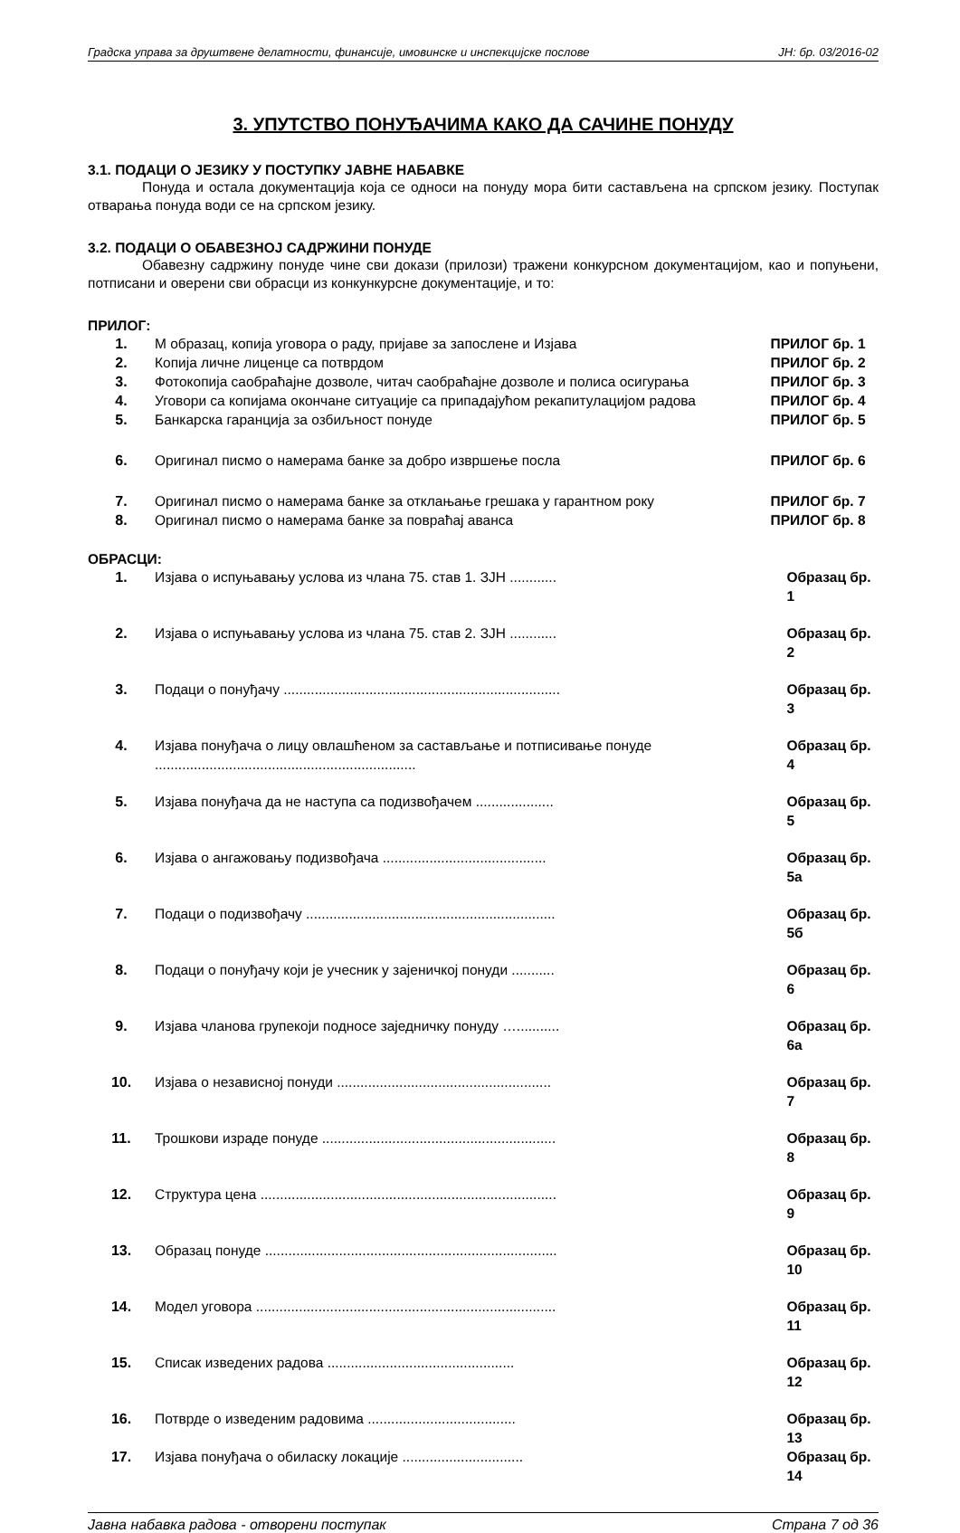Градска управа за друштвене делатности, финансије, имовинске и инспекцијске послове ЈН: бр. 03/2016-02
3. УПУТСТВО ПОНУЂАЧИМА КАКО ДА САЧИНЕ ПОНУДУ
3.1. ПОДАЦИ О ЈЕЗИКУ У ПОСТУПКУ ЈАВНЕ НАБАВКЕ
Понуда и остала документација која се односи на понуду мора бити састављена на српском језику. Поступак отварања понуда води се на српском језику.
3.2. ПОДАЦИ О ОБАВЕЗНОЈ САДРЖИНИ ПОНУДЕ
Обавезну садржину понуде чине сви докази (прилози) тражени конкурсном документацијом, као и попуњени, потписани и оверени сви обрасци из конкункурсне документације, и то:
ПРИЛОГ:
| 1. | М образац, копија уговора о раду, пријаве за запослене и Изјава | ПРИЛОГ бр. 1 |
| 2. | Копија личне лиценце са потврдом | ПРИЛОГ бр. 2 |
| 3. | Фотокопија саобраћајне дозволе, читач саобраћајне дозволе и полиса осигурања | ПРИЛОГ бр. 3 |
| 4. | Уговори са копијама окончане ситуације са припадајућом рекапитулацијом радова | ПРИЛОГ бр. 4 |
| 5. | Банкарска гаранција за озбиљност понуде | ПРИЛОГ бр. 5 |
| 6. | Оригинал писмо о намерама банке за добро извршење посла | ПРИЛОГ бр. 6 |
| 7. | Оригинал писмо о намерама банке за отклањање грешака у гарантном року | ПРИЛОГ бр. 7 |
| 8. | Оригинал писмо о намерама банке за повраћај аванса | ПРИЛОГ бр. 8 |
ОБРАСЦИ:
| 1. | Изјава о испуњавању услова из члана 75. став 1. ЗЈН ............ | Образац бр. 1 |
| 2. | Изјава о испуњавању услова из члана 75. став 2. ЗЈН ............ | Образац бр. 2 |
| 3. | Подаци о понуђачу ....................................................................... | Образац бр. 3 |
| 4. | Изјава понуђача о лицу овлашћеном за састављање и потписивање понуде ................................................................... | Образац бр. 4 |
| 5. | Изјава понуђача да не наступа са подизвођачем .................... | Образац бр. 5 |
| 6. | Изјава о ангажовању подизвођача .......................................... | Образац бр. 5а |
| 7. | Подаци о подизвођачу ................................................................ | Образац бр. 5б |
| 8. | Подаци о понуђачу који је учесник у зајеничкој понуди ........... | Образац бр. 6 |
| 9. | Изјава чланова групекоји подносе заједничку понуду …........... | Образац бр. 6а |
| 10. | Изјава о независној понуди ....................................................... | Образац бр. 7 |
| 11. | Трошкови израде понуде ............................................................ | Образац бр. 8 |
| 12. | Структура цена ............................................................................ | Образац бр. 9 |
| 13. | Образац понуде ........................................................................... | Образац бр. 10 |
| 14. | Модел уговора ............................................................................. | Образац бр. 11 |
| 15. | Списак изведених радова ................................................ | Образац бр. 12 |
| 16. | Потврде о изведеним радовима ...................................... | Образац бр. 13 |
| 17. | Изјава понуђача о обиласку локације ............................... | Образац бр. 14 |
Јавна набавка радова - отворени поступак Страна 7 од 36